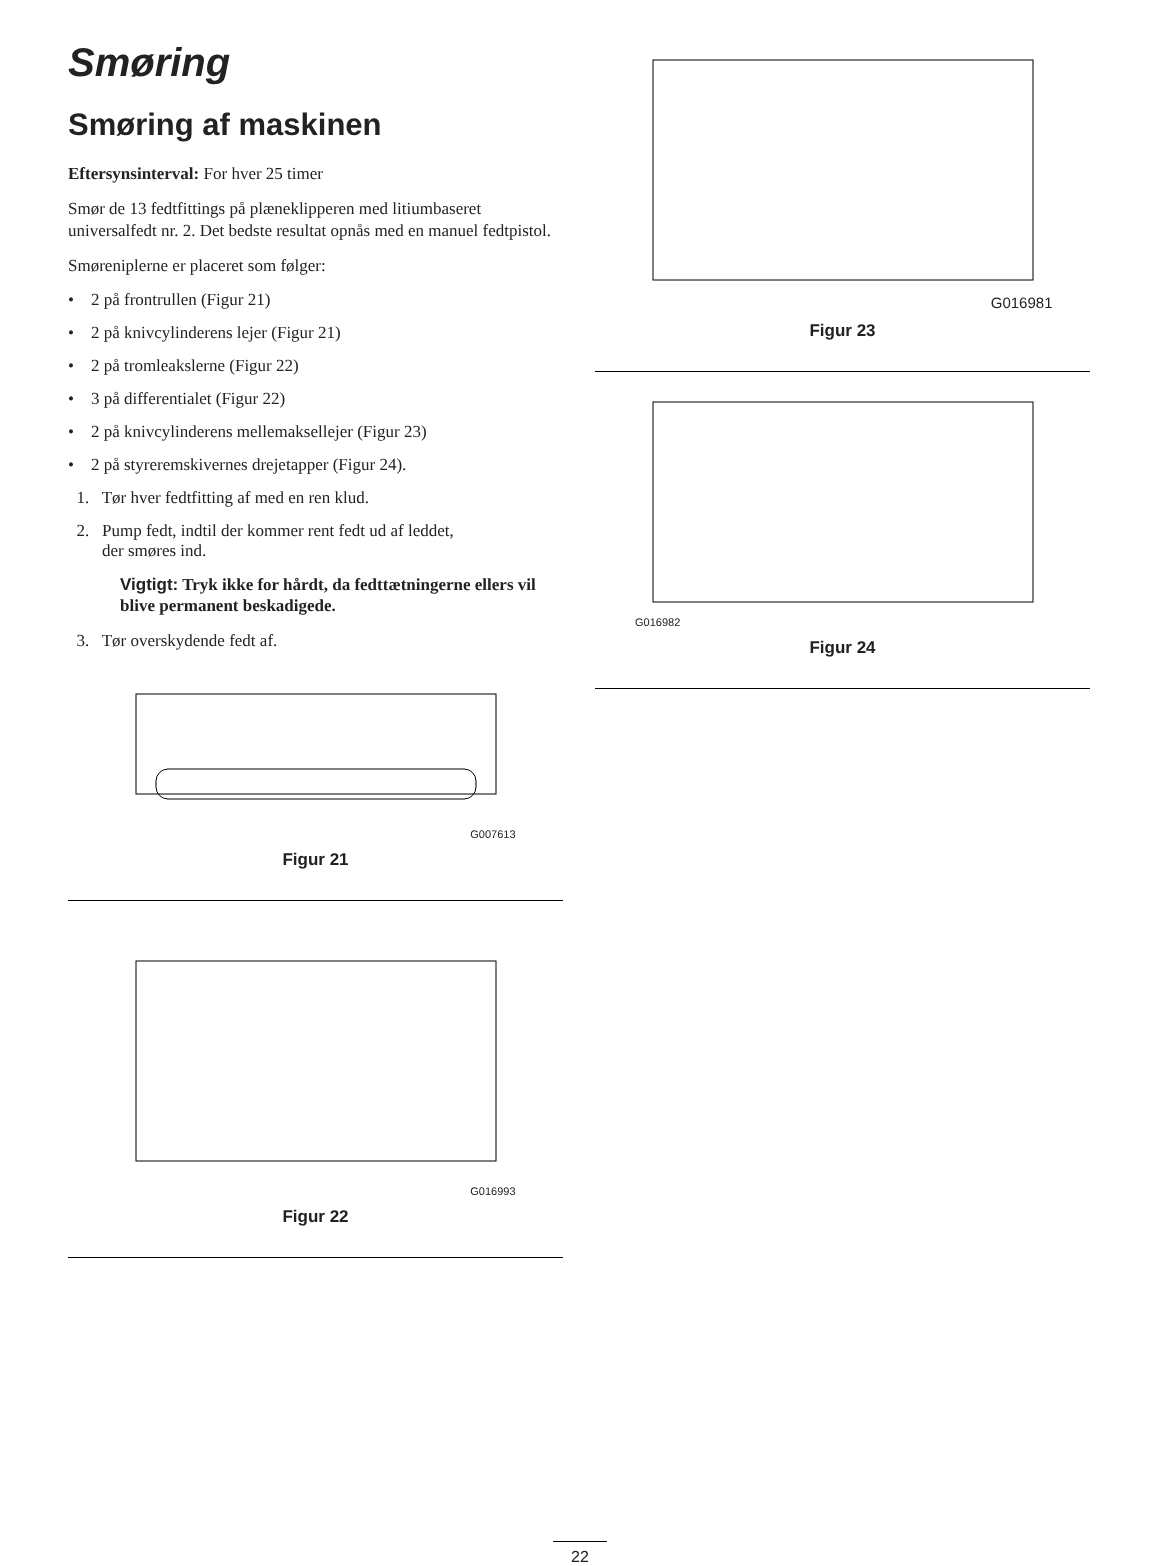Smøring
Smøring af maskinen
Eftersynsinterval: For hver 25 timer
Smør de 13 fedtfittings på plæneklipperen med litiumbaseret universalfedt nr. 2. Det bedste resultat opnås med en manuel fedtpistol.
Smørenip­lerne er placeret som følger:
• 2 på frontrullen (Figur 21)
• 2 på knivcylinderens lejer (Figur 21)
• 2 på tromleakslerne (Figur 22)
• 3 på differentialet (Figur 22)
• 2 på knivcylinderens mellemaksellejer (Figur 23)
• 2 på styreremskivernes drejetapper (Figur 24).
1. Tør hver fedtfitting af med en ren klud.
2. Pump fedt, indtil der kommer rent fedt ud af leddet,
der smøres ind.
Vigtigt: Tryk ikke for hårdt, da fedttætningerne ellers vil blive permanent beskadigede.
3. Tør overskydende fedt af.
G007613
Figur 21
G016993
Figur 22
G016981
Figur 23
G016982
Figur 24
22